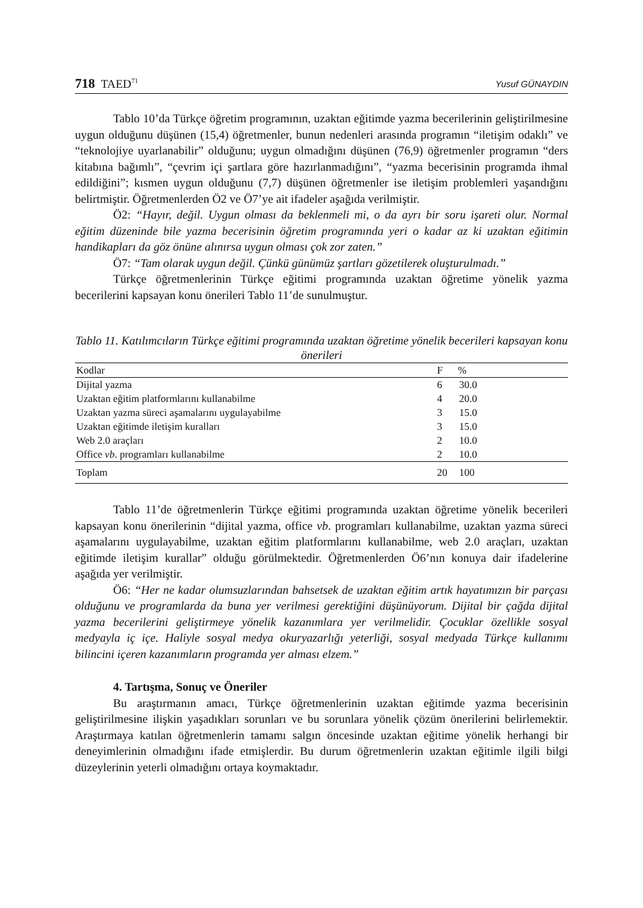718 TAED<sup>71</sup> Yusuf GÜNAYDIN
Tablo 10’da Türkçe öğretim programının, uzaktan eğitimde yazma becerilerinin geliştirilmesine uygun olduğunu düşünen (15,4) öğretmenler, bunun nedenleri arasında programın “iletişim odaklı” ve “teknolojiye uyarlanabilir” olduğunu; uygun olmadığını düşünen (76,9) öğretmenler programın “ders kitabına bağımlı”, “çevrim içi şartlara göre hazırlanmadığını”, “yazma becerisinin programda ihmal edildiğini”; kısmen uygun olduğunu (7,7) düşünen öğretmenler ise iletişim problemleri yaşandığını belirtmiştir. Öğretmenlerden Ö2 ve Ö7’ye ait ifadeler aşağıda verilmiştir.
Ö2: “Hayır, değil. Uygun olması da beklenmeli mi, o da ayrı bir soru işareti olur. Normal eğitim düzeninde bile yazma becerisinin öğretim programında yeri o kadar az ki uzaktan eğitimin handikapları da göz önüne alınırsa uygun olması çok zor zaten.”
Ö7: “Tam olarak uygun değil. Çünkü günümüz şartları gözetilerek oluşturulmadı.”
Türkçe öğretmenlerinin Türkçe eğitimi programında uzaktan öğretime yönelik yazma becerilerini kapsayan konu önerileri Tablo 11’de sunulmuştur.
Tablo 11. Katılımcıların Türkçe eğitimi programında uzaktan öğretime yönelik becerileri kapsayan konu önerileri
| Kodlar | F | % |
| --- | --- | --- |
| Dijital yazma | 6 | 30.0 |
| Uzaktan eğitim platformlarını kullanabilme | 4 | 20.0 |
| Uzaktan yazma süreci aşamalarını uygulayabilme | 3 | 15.0 |
| Uzaktan eğitimde iletişim kuralları | 3 | 15.0 |
| Web 2.0 araçları | 2 | 10.0 |
| Office vb . programları kullanabilme | 2 | 10.0 |
| Toplam | 20 | 100 |
Tablo 11’de öğretmenlerin Türkçe eğitimi programında uzaktan öğretime yönelik becerileri kapsayan konu önerilerinin “dijital yazma, office vb. programları kullanabilme, uzaktan yazma süreci aşamalarını uygulayabilme, uzaktan eğitim platformlarını kullanabilme, web 2.0 araçları, uzaktan eğitimde iletişim kurallar” olduğu görülmektedir. Öğretmenlerden Ö6’nın konuya dair ifadelerine aşağıda yer verilmiştir.
Ö6: “Her ne kadar olumsuzlarından bahsetsek de uzaktan eğitim artık hayatımızın bir parçası olduğunu ve programlarda da buna yer verilmesi gerektiğini düşünüyorum. Dijital bir çağda dijital yazma becerilerini geliştirmeye yönelik kazanımlara yer verilmelidir. Çocuklar özellikle sosyal medyayla iç içe. Haliyle sosyal medya okuryazarlığı yeterliği, sosyal medyada Türkçe kullanımı bilincini içeren kazanımların programda yer alması elzem.”
4. Tartışma, Sonuç ve Öneriler
Bu araştırmanın amacı, Türkçe öğretmenlerinin uzaktan eğitimde yazma becerisinin geliştirilmesine ilişkin yaşadıkları sorunları ve bu sorunlara yönelik çözüm önerilerini belirlemektir. Araştırmaya katılan öğretmenlerin tamamı salgın öncesinde uzaktan eğitime yönelik herhangi bir deneyimlerinin olmadığını ifade etmişlerdir. Bu durum öğretmenlerin uzaktan eğitimle ilgili bilgi düzeylerinin yeterli olmadığını ortaya koymaktadır.